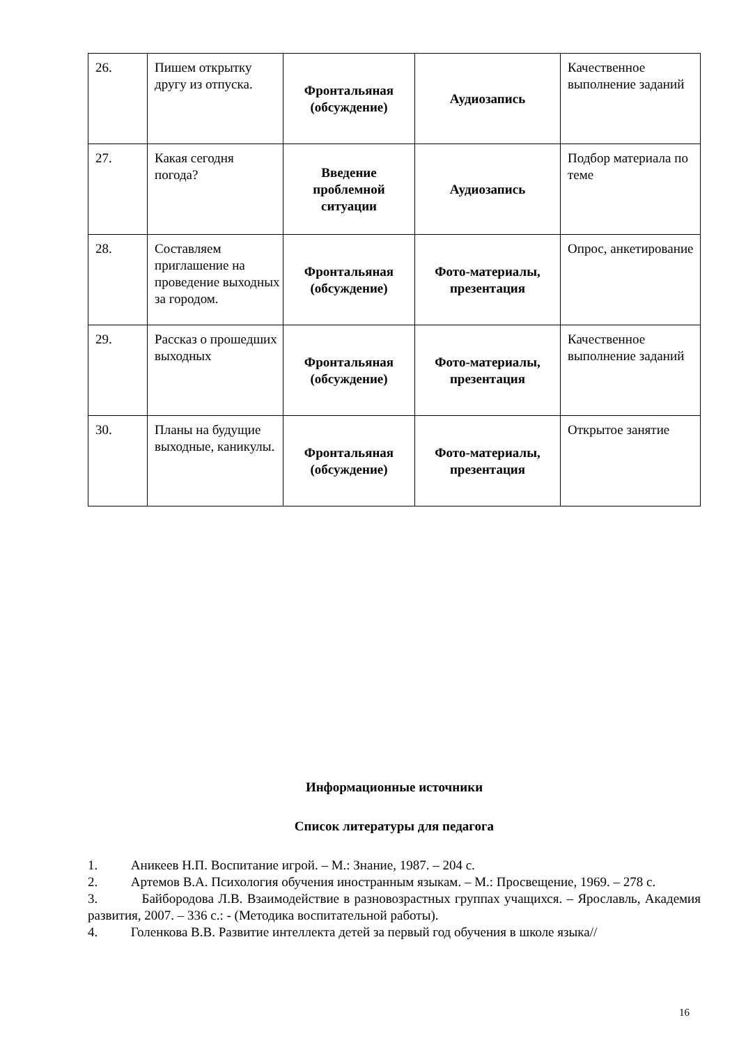| 26. | Пишем открытку другу из отпуска. | Фронтальяная (обсуждение) | Аудиозапись | Качественное выполнение заданий |
| 27. | Какая сегодня погода? | Введение проблемной ситуации | Аудиозапись | Подбор материала по теме |
| 28. | Составляем приглашение на проведение выходных за городом. | Фронтальяная (обсуждение) | Фото-материалы, презентация | Опрос, анкетирование |
| 29. | Рассказ о прошедших выходных | Фронтальяная (обсуждение) | Фото-материалы, презентация | Качественное выполнение заданий |
| 30. | Планы на будущие выходные, каникулы. | Фронтальяная (обсуждение) | Фото-материалы, презентация | Открытое занятие |
Информационные источники
Список литературы для педагога
1. Аникеев Н.П. Воспитание игрой. – М.: Знание, 1987. – 204 с.
2. Артемов В.А. Психология обучения иностранным языкам. – М.: Просвещение, 1969. – 278 с.
3. Байбородова Л.В. Взаимодействие в разновозрастных группах учащихся. – Ярославль, Академия развития, 2007. – 336 с.: - (Методика воспитательной работы).
4. Голенкова В.В. Развитие интеллекта детей за первый год обучения в школе языка//
16